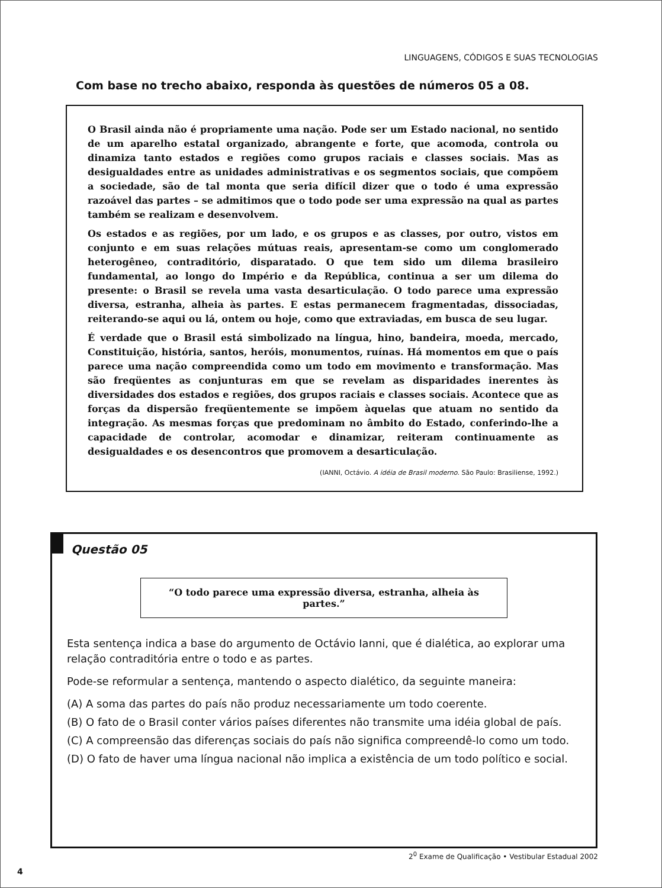LINGUAGENS, CÓDIGOS E SUAS TECNOLOGIAS
Com base no trecho abaixo, responda às questões de números 05 a 08.
O Brasil ainda não é propriamente uma nação. Pode ser um Estado nacional, no sentido de um aparelho estatal organizado, abrangente e forte, que acomoda, controla ou dinamiza tanto estados e regiões como grupos raciais e classes sociais. Mas as desigualdades entre as unidades administrativas e os segmentos sociais, que compõem a sociedade, são de tal monta que seria difícil dizer que o todo é uma expressão razoável das partes – se admitimos que o todo pode ser uma expressão na qual as partes também se realizam e desenvolvem.
Os estados e as regiões, por um lado, e os grupos e as classes, por outro, vistos em conjunto e em suas relações mútuas reais, apresentam-se como um conglomerado heterogêneo, contraditório, disparatado. O que tem sido um dilema brasileiro fundamental, ao longo do Império e da República, continua a ser um dilema do presente: o Brasil se revela uma vasta desarticulação. O todo parece uma expressão diversa, estranha, alheia às partes. E estas permanecem fragmentadas, dissociadas, reiterando-se aqui ou lá, ontem ou hoje, como que extraviadas, em busca de seu lugar.
É verdade que o Brasil está simbolizado na língua, hino, bandeira, moeda, mercado, Constituição, história, santos, heróis, monumentos, ruínas. Há momentos em que o país parece uma nação compreendida como um todo em movimento e transformação. Mas são freqüentes as conjunturas em que se revelam as disparidades inerentes às diversidades dos estados e regiões, dos grupos raciais e classes sociais. Acontece que as forças da dispersão freqüentemente se impõem àquelas que atuam no sentido da integração. As mesmas forças que predominam no âmbito do Estado, conferindo-lhe a capacidade de controlar, acomodar e dinamizar, reiteram continuamente as desigualdades e os desencontros que promovem a desarticulação.
(IANNI, Octávio. A idéia de Brasil moderno. São Paulo: Brasiliense, 1992.)
Questão 05
“O todo parece uma expressão diversa, estranha, alheia às partes.”
Esta sentença indica a base do argumento de Octávio Ianni, que é dialética, ao explorar uma relação contraditória entre o todo e as partes.
Pode-se reformular a sentença, mantendo o aspecto dialético, da seguinte maneira:
(A) A soma das partes do país não produz necessariamente um todo coerente.
(B) O fato de o Brasil conter vários países diferentes não transmite uma idéia global de país.
(C) A compreensão das diferenças sociais do país não significa compreendê-lo como um todo.
(D) O fato de haver uma língua nacional não implica a existência de um todo político e social.
2<sup>0</sup> Exame de Qualificação • Vestibular Estadual 2002
4